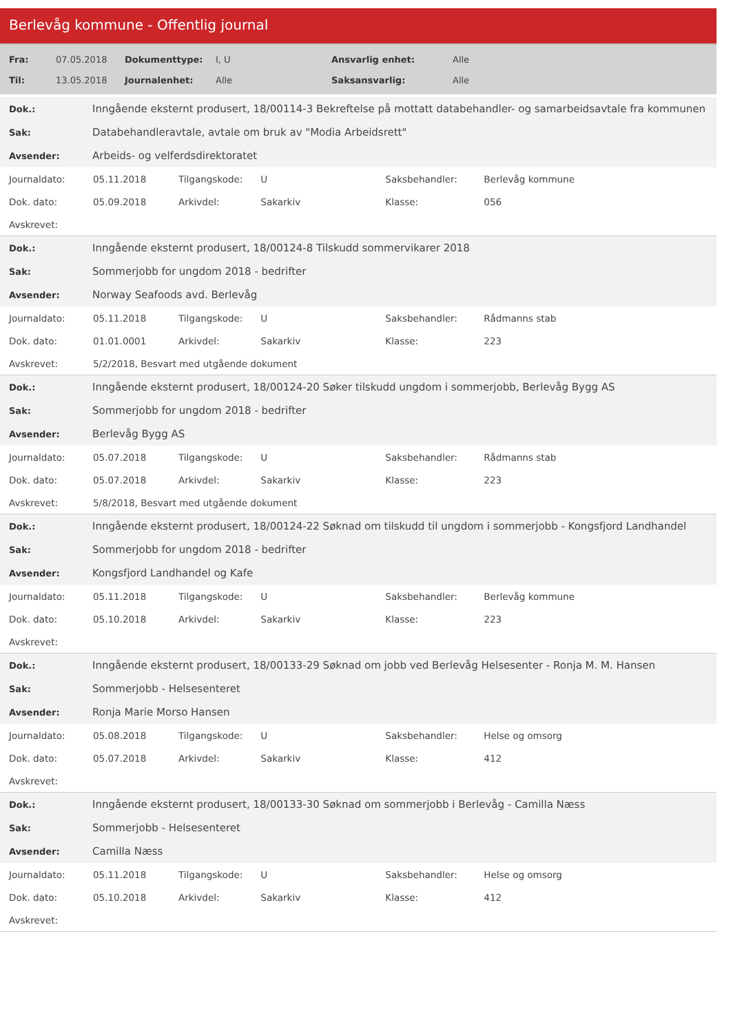Berlevåg kommune - Offentlig journal
| Fra: | 07.05.2018 | Dokumenttype: | I, U | Ansvarlig enhet: | Alle |
| Til: | 13.05.2018 | Journalenhet: | Alle | Saksansvarlig: | Alle |
| Dok.: | Inngående eksternt produsert, 18/00114-3 Bekreftelse på mottatt databehandler- og samarbeidsavtale fra kommunen |
| Sak: | Databehandleravtale, avtale om bruk av "Modia Arbeidsrett" |
| Avsender: | Arbeids- og velferdsdirektoratet |
| Journaldato: | 05.11.2018 | Tilgangskode: | U | Saksbehandler: | Berlevåg kommune |
| Dok. dato: | 05.09.2018 | Arkivdel: | Sakarkiv | Klasse: | 056 |
| Avskrevet: | | | | | |
| Dok.: | Inngående eksternt produsert, 18/00124-8 Tilskudd sommervikarer 2018 |
| Sak: | Sommerjobb for ungdom 2018 - bedrifter |
| Avsender: | Norway Seafoods avd. Berlevåg |
| Journaldato: | 05.11.2018 | Tilgangskode: | U | Saksbehandler: | Rådmanns stab |
| Dok. dato: | 01.01.0001 | Arkivdel: | Sakarkiv | Klasse: | 223 |
| Avskrevet: | 5/2/2018, Besvart med utgående dokument | | | | |
| Dok.: | Inngående eksternt produsert, 18/00124-20 Søker tilskudd ungdom i sommerjobb, Berlevåg Bygg AS |
| Sak: | Sommerjobb for ungdom 2018 - bedrifter |
| Avsender: | Berlevåg Bygg AS |
| Journaldato: | 05.07.2018 | Tilgangskode: | U | Saksbehandler: | Rådmanns stab |
| Dok. dato: | 05.07.2018 | Arkivdel: | Sakarkiv | Klasse: | 223 |
| Avskrevet: | 5/8/2018, Besvart med utgående dokument | | | | |
| Dok.: | Inngående eksternt produsert, 18/00124-22 Søknad om tilskudd til ungdom i sommerjobb - Kongsfjord Landhandel |
| Sak: | Sommerjobb for ungdom 2018 - bedrifter |
| Avsender: | Kongsfjord Landhandel og Kafe |
| Journaldato: | 05.11.2018 | Tilgangskode: | U | Saksbehandler: | Berlevåg kommune |
| Dok. dato: | 05.10.2018 | Arkivdel: | Sakarkiv | Klasse: | 223 |
| Avskrevet: | | | | | |
| Dok.: | Inngående eksternt produsert, 18/00133-29 Søknad om jobb ved Berlevåg Helsesenter - Ronja M. M. Hansen |
| Sak: | Sommerjobb - Helsesenteret |
| Avsender: | Ronja Marie Morso Hansen |
| Journaldato: | 05.08.2018 | Tilgangskode: | U | Saksbehandler: | Helse og omsorg |
| Dok. dato: | 05.07.2018 | Arkivdel: | Sakarkiv | Klasse: | 412 |
| Avskrevet: | | | | | |
| Dok.: | Inngående eksternt produsert, 18/00133-30 Søknad om sommerjobb i Berlevåg - Camilla Næss |
| Sak: | Sommerjobb - Helsesenteret |
| Avsender: | Camilla Næss |
| Journaldato: | 05.11.2018 | Tilgangskode: | U | Saksbehandler: | Helse og omsorg |
| Dok. dato: | 05.10.2018 | Arkivdel: | Sakarkiv | Klasse: | 412 |
| Avskrevet: | | | | | |